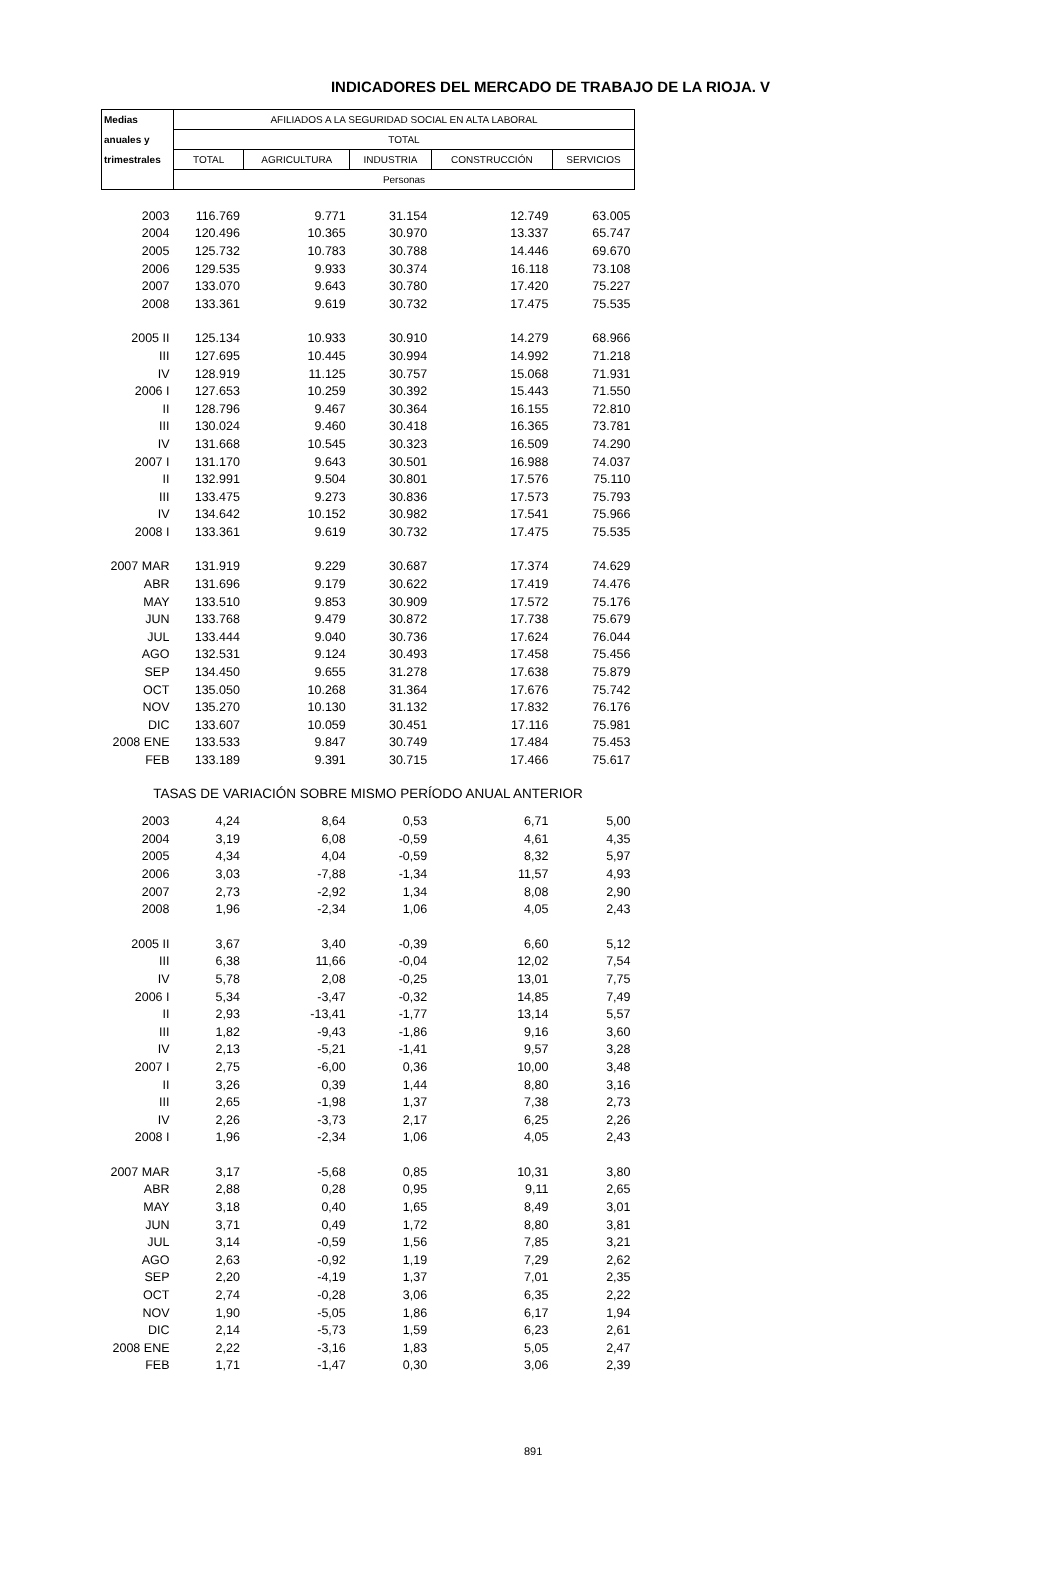INDICADORES DEL MERCADO DE TRABAJO DE LA RIOJA. V
| Medias | AFILIADOS A LA SEGURIDAD SOCIAL EN ALTA LABORAL | | | | |
| --- | --- | --- | --- | --- | --- |
| anuales y | TOTAL | | | | |
| trimestrales | TOTAL | AGRICULTURA | INDUSTRIA | CONSTRUCCIÓN | SERVICIOS |
| | Personas | | | | |
| 2003 | 116.769 | 9.771 | 31.154 | 12.749 | 63.005 |
| 2004 | 120.496 | 10.365 | 30.970 | 13.337 | 65.747 |
| 2005 | 125.732 | 10.783 | 30.788 | 14.446 | 69.670 |
| 2006 | 129.535 | 9.933 | 30.374 | 16.118 | 73.108 |
| 2007 | 133.070 | 9.643 | 30.780 | 17.420 | 75.227 |
| 2008 | 133.361 | 9.619 | 30.732 | 17.475 | 75.535 |
| 2005 II | 125.134 | 10.933 | 30.910 | 14.279 | 68.966 |
| III | 127.695 | 10.445 | 30.994 | 14.992 | 71.218 |
| IV | 128.919 | 11.125 | 30.757 | 15.068 | 71.931 |
| 2006 I | 127.653 | 10.259 | 30.392 | 15.443 | 71.550 |
| II | 128.796 | 9.467 | 30.364 | 16.155 | 72.810 |
| III | 130.024 | 9.460 | 30.418 | 16.365 | 73.781 |
| IV | 131.668 | 10.545 | 30.323 | 16.509 | 74.290 |
| 2007 I | 131.170 | 9.643 | 30.501 | 16.988 | 74.037 |
| II | 132.991 | 9.504 | 30.801 | 17.576 | 75.110 |
| III | 133.475 | 9.273 | 30.836 | 17.573 | 75.793 |
| IV | 134.642 | 10.152 | 30.982 | 17.541 | 75.966 |
| 2008 I | 133.361 | 9.619 | 30.732 | 17.475 | 75.535 |
| 2007 MAR | 131.919 | 9.229 | 30.687 | 17.374 | 74.629 |
| ABR | 131.696 | 9.179 | 30.622 | 17.419 | 74.476 |
| MAY | 133.510 | 9.853 | 30.909 | 17.572 | 75.176 |
| JUN | 133.768 | 9.479 | 30.872 | 17.738 | 75.679 |
| JUL | 133.444 | 9.040 | 30.736 | 17.624 | 76.044 |
| AGO | 132.531 | 9.124 | 30.493 | 17.458 | 75.456 |
| SEP | 134.450 | 9.655 | 31.278 | 17.638 | 75.879 |
| OCT | 135.050 | 10.268 | 31.364 | 17.676 | 75.742 |
| NOV | 135.270 | 10.130 | 31.132 | 17.832 | 76.176 |
| DIC | 133.607 | 10.059 | 30.451 | 17.116 | 75.981 |
| 2008 ENE | 133.533 | 9.847 | 30.749 | 17.484 | 75.453 |
| FEB | 133.189 | 9.391 | 30.715 | 17.466 | 75.617 |
| TASAS DE VARIACIÓN SOBRE MISMO PERÍODO ANUAL ANTERIOR | | | | | |
| 2003 | 4,24 | 8,64 | 0,53 | 6,71 | 5,00 |
| 2004 | 3,19 | 6,08 | -0,59 | 4,61 | 4,35 |
| 2005 | 4,34 | 4,04 | -0,59 | 8,32 | 5,97 |
| 2006 | 3,03 | -7,88 | -1,34 | 11,57 | 4,93 |
| 2007 | 2,73 | -2,92 | 1,34 | 8,08 | 2,90 |
| 2008 | 1,96 | -2,34 | 1,06 | 4,05 | 2,43 |
| 2005 II | 3,67 | 3,40 | -0,39 | 6,60 | 5,12 |
| III | 6,38 | 11,66 | -0,04 | 12,02 | 7,54 |
| IV | 5,78 | 2,08 | -0,25 | 13,01 | 7,75 |
| 2006 I | 5,34 | -3,47 | -0,32 | 14,85 | 7,49 |
| II | 2,93 | -13,41 | -1,77 | 13,14 | 5,57 |
| III | 1,82 | -9,43 | -1,86 | 9,16 | 3,60 |
| IV | 2,13 | -5,21 | -1,41 | 9,57 | 3,28 |
| 2007 I | 2,75 | -6,00 | 0,36 | 10,00 | 3,48 |
| II | 3,26 | 0,39 | 1,44 | 8,80 | 3,16 |
| III | 2,65 | -1,98 | 1,37 | 7,38 | 2,73 |
| IV | 2,26 | -3,73 | 2,17 | 6,25 | 2,26 |
| 2008 I | 1,96 | -2,34 | 1,06 | 4,05 | 2,43 |
| 2007 MAR | 3,17 | -5,68 | 0,85 | 10,31 | 3,80 |
| ABR | 2,88 | 0,28 | 0,95 | 9,11 | 2,65 |
| MAY | 3,18 | 0,40 | 1,65 | 8,49 | 3,01 |
| JUN | 3,71 | 0,49 | 1,72 | 8,80 | 3,81 |
| JUL | 3,14 | -0,59 | 1,56 | 7,85 | 3,21 |
| AGO | 2,63 | -0,92 | 1,19 | 7,29 | 2,62 |
| SEP | 2,20 | -4,19 | 1,37 | 7,01 | 2,35 |
| OCT | 2,74 | -0,28 | 3,06 | 6,35 | 2,22 |
| NOV | 1,90 | -5,05 | 1,86 | 6,17 | 1,94 |
| DIC | 2,14 | -5,73 | 1,59 | 6,23 | 2,61 |
| 2008 ENE | 2,22 | -3,16 | 1,83 | 5,05 | 2,47 |
| FEB | 1,71 | -1,47 | 0,30 | 3,06 | 2,39 |
891